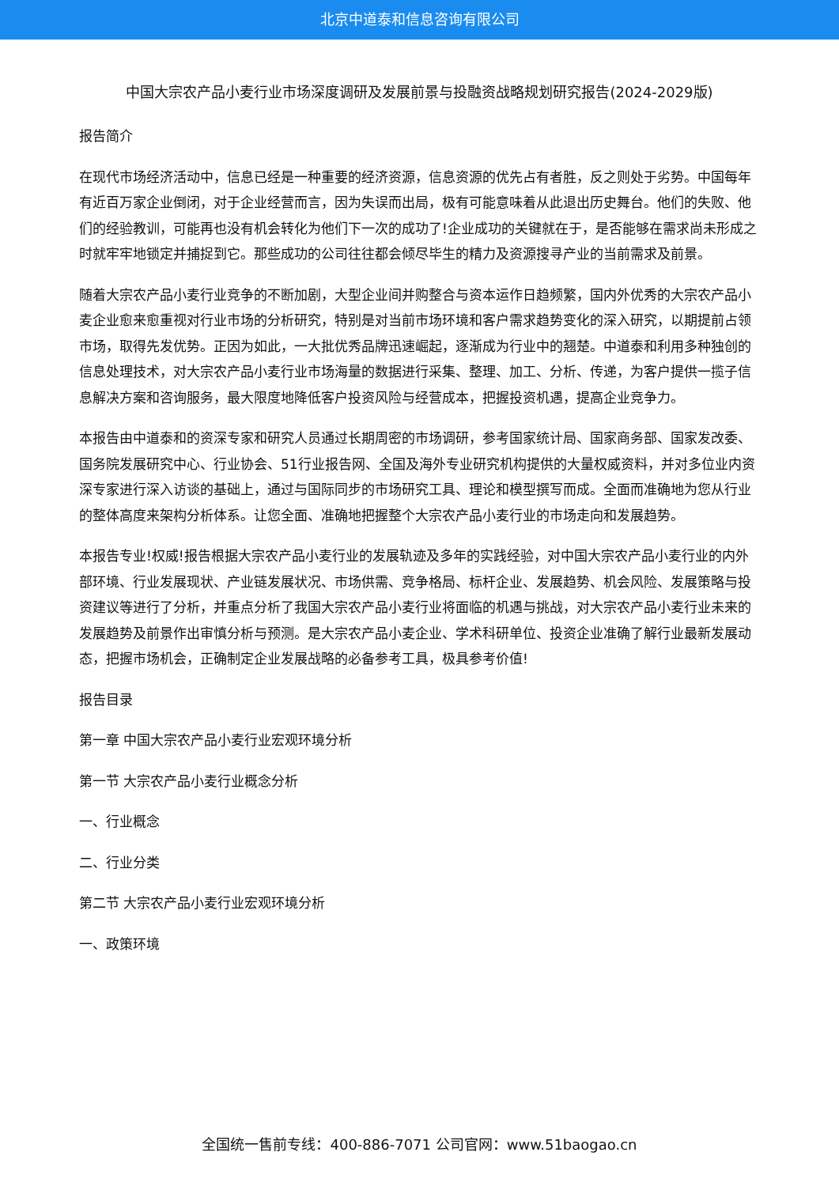北京中道泰和信息咨询有限公司
中国大宗农产品小麦行业市场深度调研及发展前景与投融资战略规划研究报告(2024-2029版)
报告简介
在现代市场经济活动中，信息已经是一种重要的经济资源，信息资源的优先占有者胜，反之则处于劣势。中国每年有近百万家企业倒闭，对于企业经营而言，因为失误而出局，极有可能意味着从此退出历史舞台。他们的失败、他们的经验教训，可能再也没有机会转化为他们下一次的成功了!企业成功的关键就在于，是否能够在需求尚未形成之时就牢牢地锁定并捕捉到它。那些成功的公司往往都会倾尽毕生的精力及资源搜寻产业的当前需求及前景。
随着大宗农产品小麦行业竞争的不断加剧，大型企业间并购整合与资本运作日趋频繁，国内外优秀的大宗农产品小麦企业愈来愈重视对行业市场的分析研究，特别是对当前市场环境和客户需求趋势变化的深入研究，以期提前占领市场，取得先发优势。正因为如此，一大批优秀品牌迅速崛起，逐渐成为行业中的翘楚。中道泰和利用多种独创的信息处理技术，对大宗农产品小麦行业市场海量的数据进行采集、整理、加工、分析、传递，为客户提供一揽子信息解决方案和咨询服务，最大限度地降低客户投资风险与经营成本，把握投资机遇，提高企业竞争力。
本报告由中道泰和的资深专家和研究人员通过长期周密的市场调研，参考国家统计局、国家商务部、国家发改委、国务院发展研究中心、行业协会、51行业报告网、全国及海外专业研究机构提供的大量权威资料，并对多位业内资深专家进行深入访谈的基础上，通过与国际同步的市场研究工具、理论和模型撰写而成。全面而准确地为您从行业的整体高度来架构分析体系。让您全面、准确地把握整个大宗农产品小麦行业的市场走向和发展趋势。
本报告专业!权威!报告根据大宗农产品小麦行业的发展轨迹及多年的实践经验，对中国大宗农产品小麦行业的内外部环境、行业发展现状、产业链发展状况、市场供需、竞争格局、标杆企业、发展趋势、机会风险、发展策略与投资建议等进行了分析，并重点分析了我国大宗农产品小麦行业将面临的机遇与挑战，对大宗农产品小麦行业未来的发展趋势及前景作出审慎分析与预测。是大宗农产品小麦企业、学术科研单位、投资企业准确了解行业最新发展动态，把握市场机会，正确制定企业发展战略的必备参考工具，极具参考价值!
报告目录
第一章 中国大宗农产品小麦行业宏观环境分析
第一节 大宗农产品小麦行业概念分析
一、行业概念
二、行业分类
第二节 大宗农产品小麦行业宏观环境分析
一、政策环境
全国统一售前专线：400-886-7071 公司官网：www.51baogao.cn